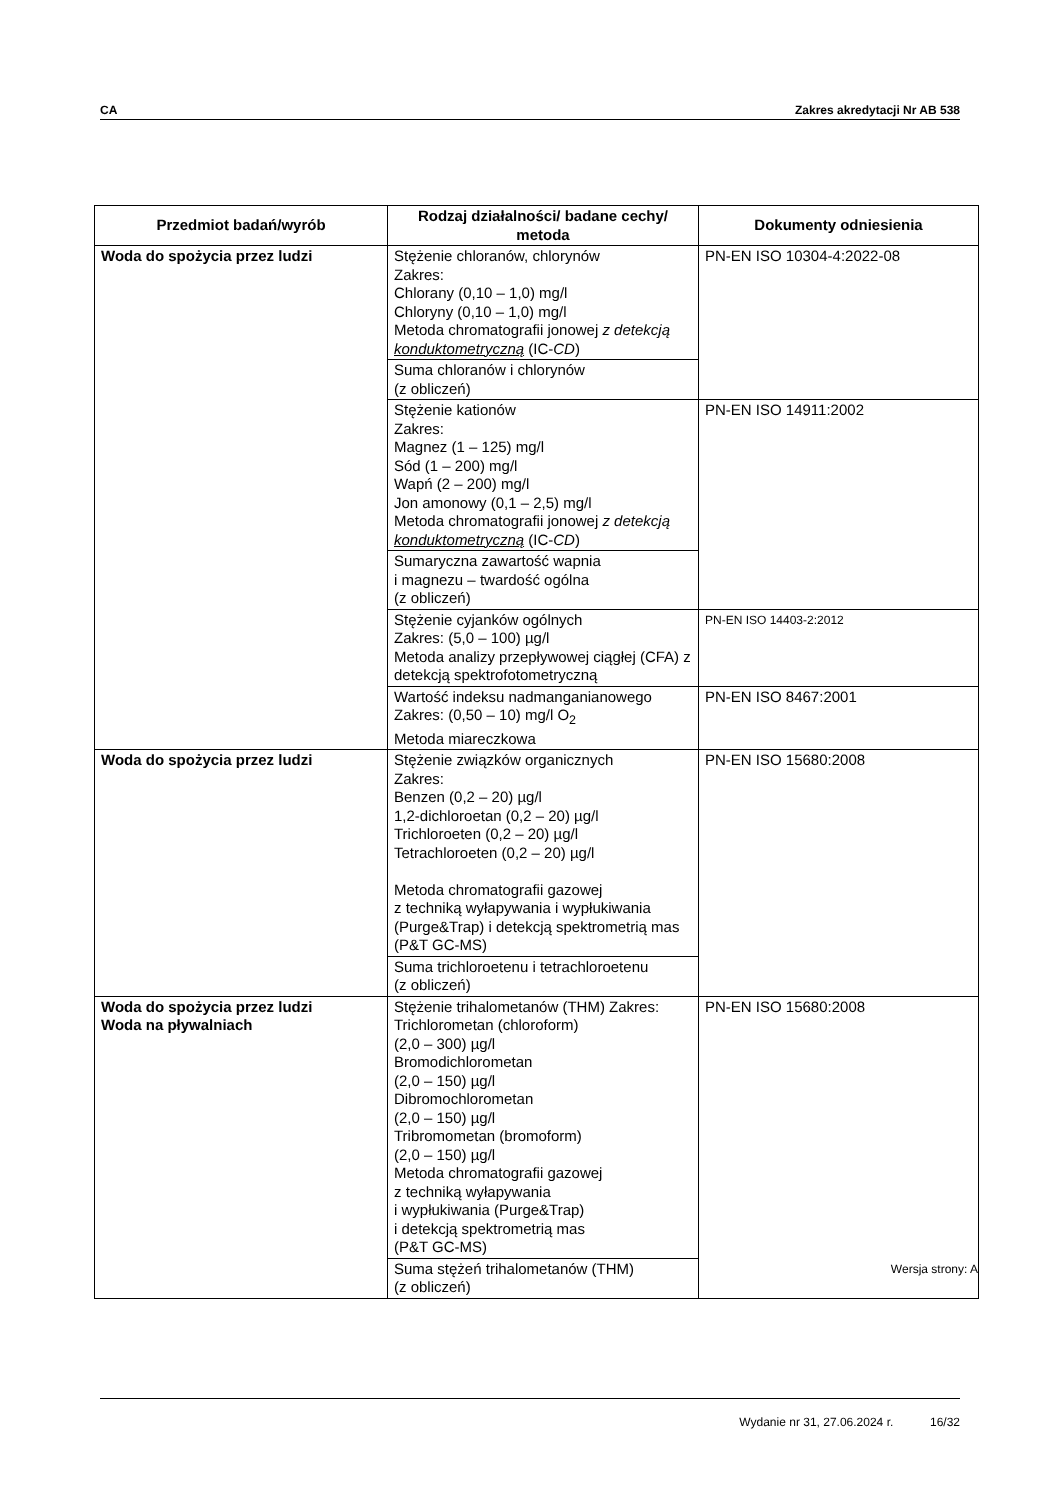CA Zakres akredytacji Nr AB 538
| Przedmiot badań/wyrób | Rodzaj działalności/ badane cechy/ metoda | Dokumenty odniesienia |
| --- | --- | --- |
| Woda do spożycia przez ludzi | Stężenie chloranów, chlorynów Zakres: Chlorany (0,10 – 1,0) mg/l Chloryny (0,10 – 1,0) mg/l Metoda chromatografii jonowej z detekcją konduktometryczną (IC- CD ) | PN-EN ISO 10304-4:2022-08 |
| | Suma chloranów i chlorynów (z obliczeń) | |
| | Stężenie kationów Zakres: Magnez (1 – 125) mg/l Sód (1 – 200) mg/l Wapń (2 – 200) mg/l Jon amonowy (0,1 – 2,5) mg/l Metoda chromatografii jonowej z detekcją konduktometryczną (IC- CD ) | PN-EN ISO 14911:2002 |
| | Sumaryczna zawartość wapnia i magnezu – twardość ogólna (z obliczeń) | |
| | Stężenie cyjanków ogólnych Zakres: (5,0 – 100) µg/l Metoda analizy przepływowej ciągłej (CFA) z detekcją spektrofotometryczną | PN-EN ISO 14403-2:2012 |
| | Wartość indeksu nadmanganianowego Zakres: (0,50 – 10) mg/l O<sub>2</sub> Metoda miareczkowa | PN-EN ISO 8467:2001 |
| Woda do spożycia przez ludzi | Stężenie związków organicznych Zakres: Benzen (0,2 – 20) µg/l 1,2-dichloroetan (0,2 – 20) µg/l Trichloroeten (0,2 – 20) µg/l Tetrachloroeten (0,2 – 20) µg/l Metoda chromatografii gazowej z techniką wyłapywania i wypłukiwania (Purge&Trap) i detekcją spektrometrią mas (P&T GC-MS) | PN-EN ISO 15680:2008 |
| | Suma trichloroetenu i tetrachloroetenu (z obliczeń) | |
| Woda do spożycia przez ludzi Woda na pływalniach | Stężenie trihalometanów (THM) Zakres: Trichlorometan (chloroform) (2,0 – 300) µg/l Bromodichlorometan (2,0 – 150) µg/l Dibromochlorometan (2,0 – 150) µg/l Tribromometan (bromoform) (2,0 – 150) µg/l Metoda chromatografii gazowej z techniką wyłapywania i wypłukiwania (Purge&Trap) i detekcją spektrometrią mas (P&T GC-MS) | PN-EN ISO 15680:2008 |
| | Suma stężeń trihalometanów (THM) (z obliczeń) | |
Wersja strony: A
Wydanie nr 31, 27.06.2024 r. 16/32